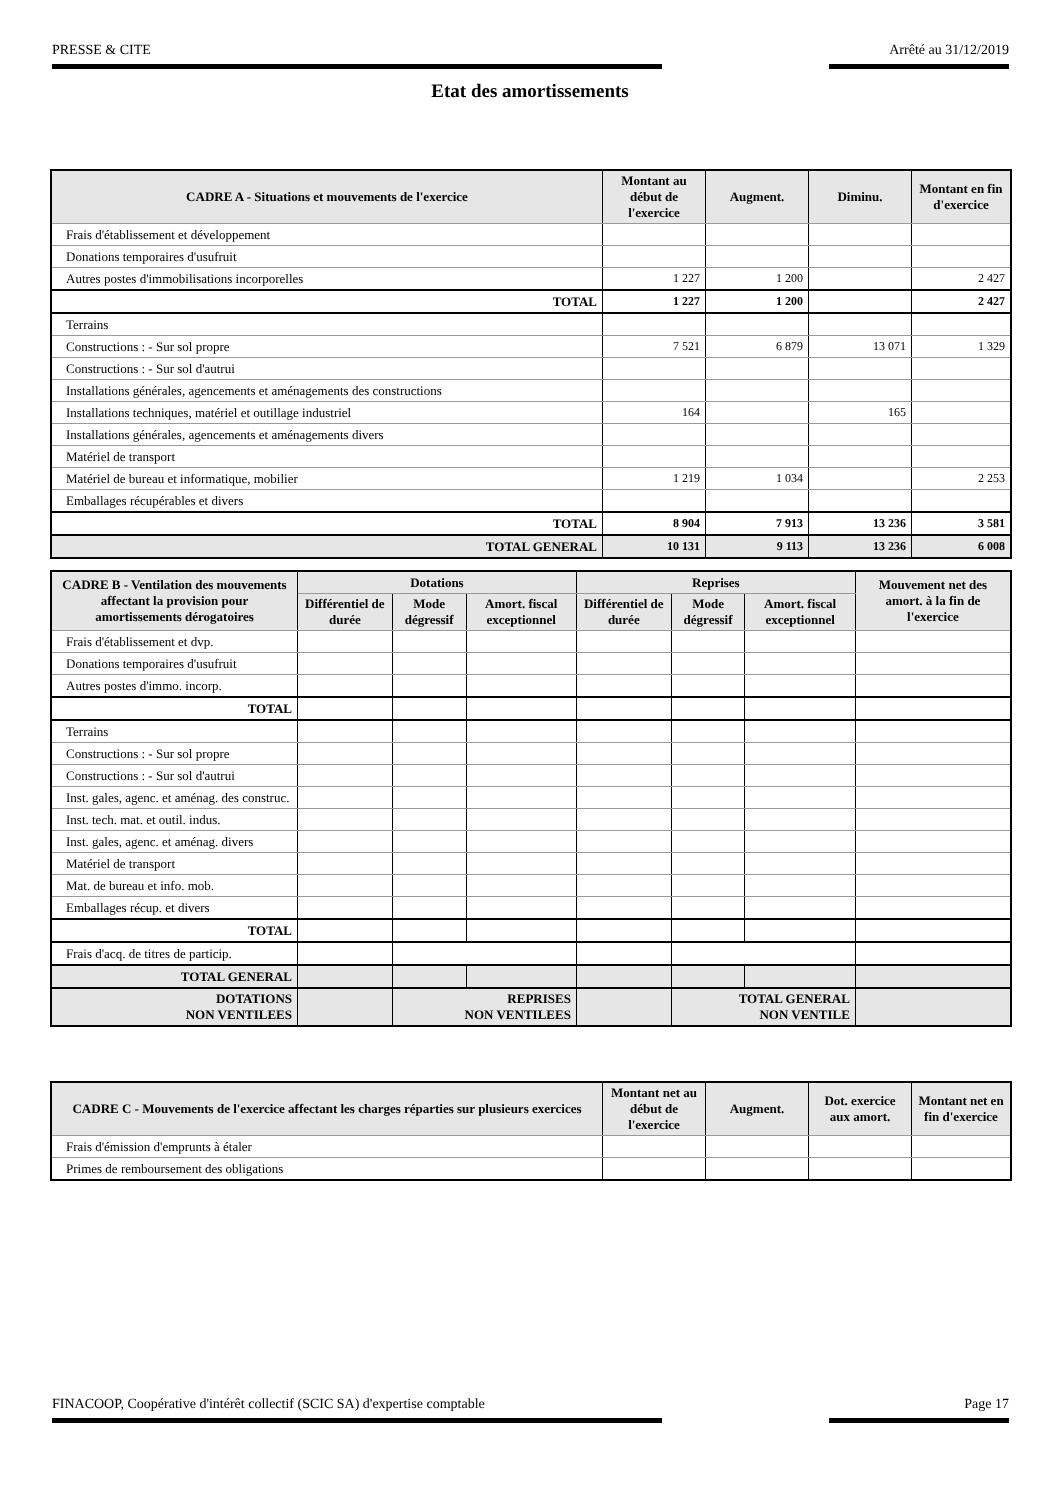PRESSE & CITE Arrêté au 31/12/2019
Etat des amortissements
| CADRE A - Situations et mouvements de l'exercice | Montant au début de l'exercice | Augment. | Diminu. | Montant en fin d'exercice |
| --- | --- | --- | --- | --- |
| Frais d'établissement et développement | | | | |
| Donations temporaires d'usufruit | | | | |
| Autres postes d'immobilisations incorporelles | 1 227 | 1 200 | | 2 427 |
| TOTAL | 1 227 | 1 200 | | 2 427 |
| Terrains | | | | |
| Constructions : - Sur sol propre | 7 521 | 6 879 | 13 071 | 1 329 |
| Constructions : - Sur sol d'autrui | | | | |
| Installations générales, agencements et aménagements des constructions | | | | |
| Installations techniques, matériel et outillage industriel | 164 | | 165 | |
| Installations générales, agencements et aménagements divers | | | | |
| Matériel de transport | | | | |
| Matériel de bureau et informatique, mobilier | 1 219 | 1 034 | | 2 253 |
| Emballages récupérables et divers | | | | |
| TOTAL | 8 904 | 7 913 | 13 236 | 3 581 |
| TOTAL GENERAL | 10 131 | 9 113 | 13 236 | 6 008 |
| CADRE B - Ventilation des mouvements affectant la provision pour amortissements dérogatoires | Dotations | | | Reprises | | | Mouvement net des amort. à la fin de l'exercice |
| --- | --- | --- | --- | --- | --- | --- | --- |
| | Différentiel de durée | Mode dégressif | Amort. fiscal exceptionnel | Différentiel de durée | Mode dégressif | Amort. fiscal exceptionnel | |
| Frais d'établissement et dvp. | | | | | | | |
| Donations temporaires d'usufruit | | | | | | | |
| Autres postes d'immo. incorp. | | | | | | | |
| TOTAL | | | | | | | |
| Terrains | | | | | | | |
| Constructions : - Sur sol propre | | | | | | | |
| Constructions : - Sur sol d'autrui | | | | | | | |
| Inst. gales, agenc. et aménag. des construc. | | | | | | | |
| Inst. tech. mat. et outil. indus. | | | | | | | |
| Inst. gales, agenc. et aménag. divers | | | | | | | |
| Matériel de transport | | | | | | | |
| Mat. de bureau et info. mob. | | | | | | | |
| Emballages récup. et divers | | | | | | | |
| TOTAL | | | | | | | |
| Frais d'acq. de titres de particip. | | | | | | | |
| TOTAL GENERAL | | | | | | | |
| DOTATIONS NON VENTILEES | | REPRISES NON VENTILEES | | | TOTAL GENERAL NON VENTILE | | |
| CADRE C - Mouvements de l'exercice affectant les charges réparties sur plusieurs exercices | Montant net au début de l'exercice | Augment. | Dot. exercice aux amort. | Montant net en fin d'exercice |
| --- | --- | --- | --- | --- |
| Frais d'émission d'emprunts à étaler | | | | |
| Primes de remboursement des obligations | | | | |
FINACOOP, Coopérative d'intérêt collectif (SCIC SA) d'expertise comptable Page 17